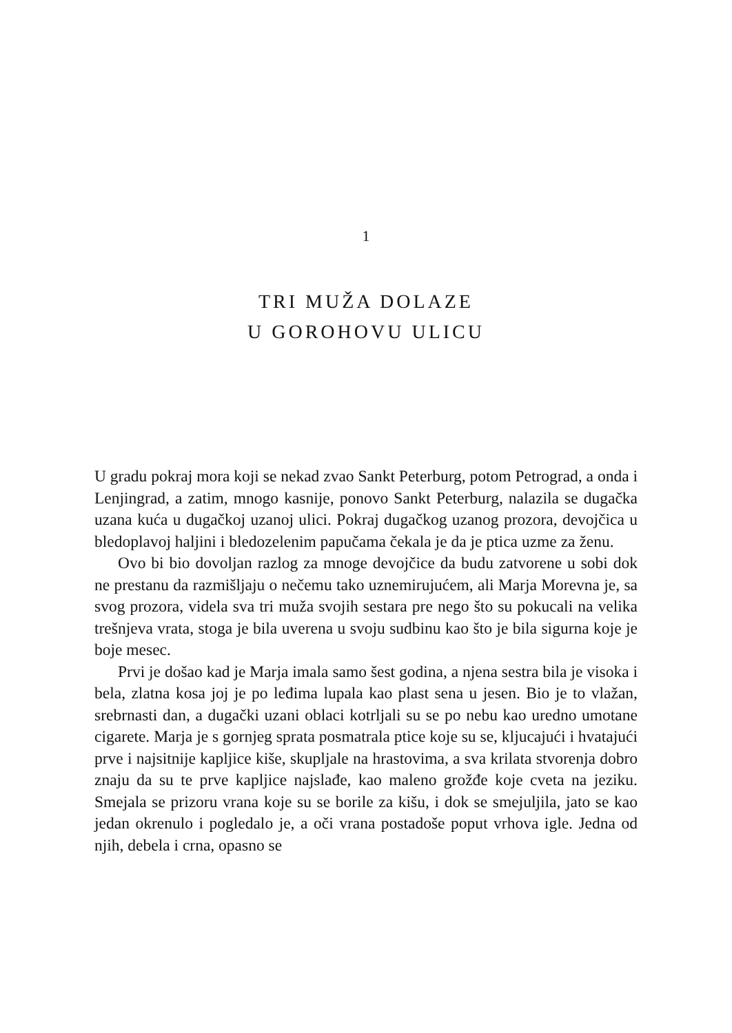1
TRI MUŽA DOLAZE
U GOROHOVU ULICU
U gradu pokraj mora koji se nekad zvao Sankt Peterburg, potom Petrograd, a onda i Lenjingrad, a zatim, mnogo kasnije, ponovo Sankt Peterburg, nalazila se dugačka uzana kuća u dugačkoj uzanoj ulici. Pokraj dugačkog uzanog prozora, devojčica u bledoplavoj haljini i bledozelenim papučama čekala je da je ptica uzme za ženu.
Ovo bi bio dovoljan razlog za mnoge devojčice da budu zatvorene u sobi dok ne prestanu da razmišljaju o nečemu tako uznemirujućem, ali Marja Morevna je, sa svog prozora, videla sva tri muža svojih sestara pre nego što su pokucali na velika trešnjeva vrata, stoga je bila uverena u svoju sudbinu kao što je bila sigurna koje je boje mesec.
Prvi je došao kad je Marja imala samo šest godina, a njena sestra bila je visoka i bela, zlatna kosa joj je po leđima lupala kao plast sena u jesen. Bio je to vlažan, srebrnasti dan, a dugački uzani oblaci kotrljali su se po nebu kao uredno umotane cigarete. Marja je s gornjeg sprata posmatrala ptice koje su se, kljucajući i hvatajući prve i najsitnije kapljice kiše, skupljale na hrastovima, a sva krilata stvorenja dobro znaju da su te prve kapljice najslađe, kao maleno grožđe koje cveta na jeziku. Smejala se prizoru vrana koje su se borile za kišu, i dok se smejuljila, jato se kao jedan okrenulo i pogledalo je, a oči vrana postadoše poput vrhova igle. Jedna od njih, debela i crna, opasno se